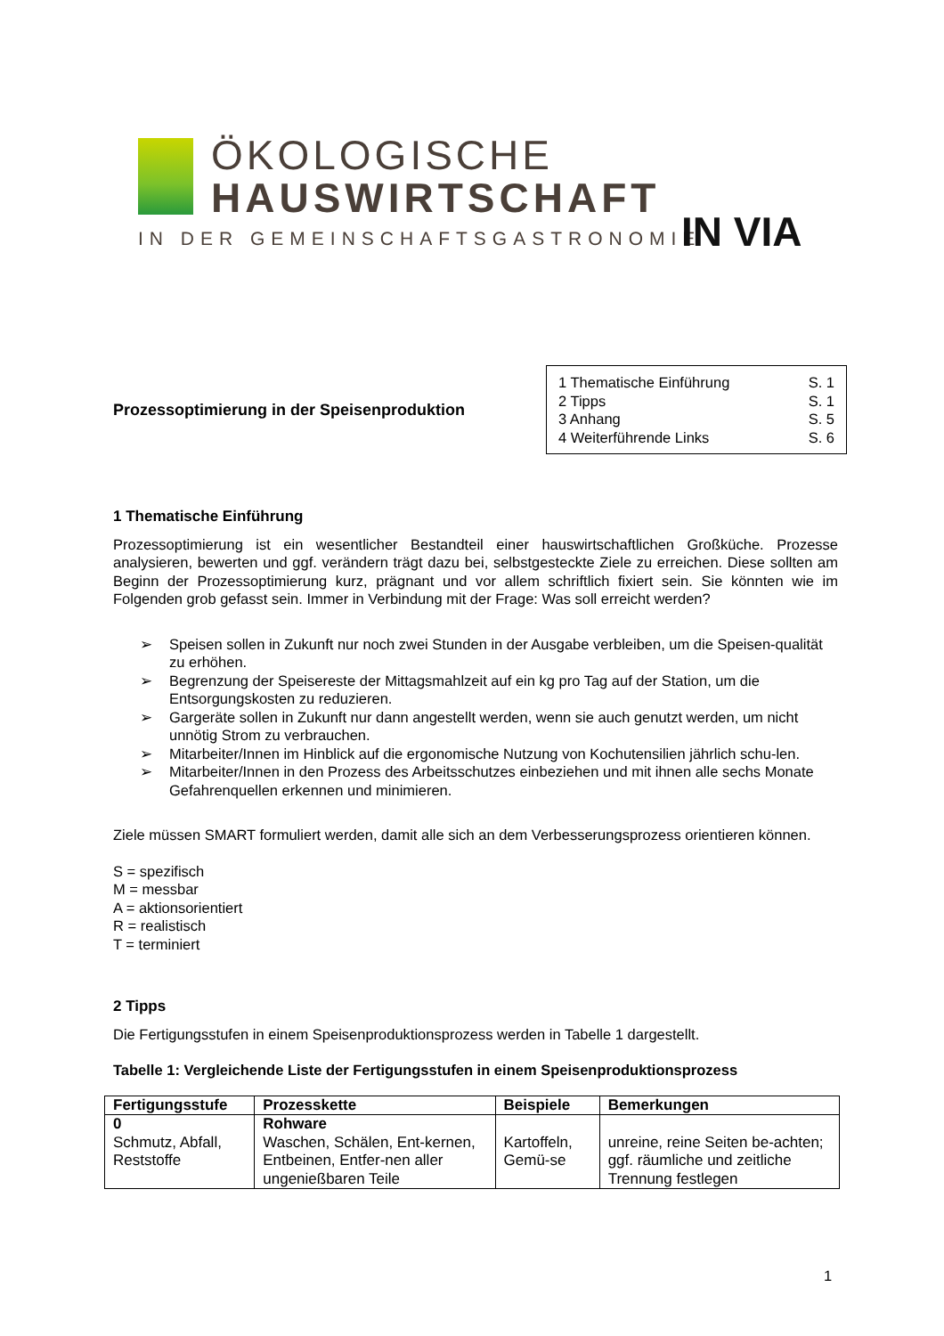ÖKOLOGISCHE
HAUSWIRTSCHAFT
IN DER GEMEINSCHAFTSGASTRONOMIE
IN VIA
Prozessoptimierung in der Speisenproduktion
1 Thematische Einführung S. 1
2 Tipps S. 1
3 Anhang S. 5
4 Weiterführende Links S. 6
1 Thematische Einführung
Prozessoptimierung ist ein wesentlicher Bestandteil einer hauswirtschaftlichen Großküche. Prozesse analysieren, bewerten und ggf. verändern trägt dazu bei, selbstgesteckte Ziele zu erreichen. Diese sollten am Beginn der Prozessoptimierung kurz, prägnant und vor allem schriftlich fixiert sein. Sie könnten wie im Folgenden grob gefasst sein. Immer in Verbindung mit der Frage: Was soll erreicht werden?
➢ Speisen sollen in Zukunft nur noch zwei Stunden in der Ausgabe verbleiben, um die Speisen-qualität zu erhöhen.
➢ Begrenzung der Speisereste der Mittagsmahlzeit auf ein kg pro Tag auf der Station, um die Entsorgungskosten zu reduzieren.
➢ Gargeräte sollen in Zukunft nur dann angestellt werden, wenn sie auch genutzt werden, um nicht unnötig Strom zu verbrauchen.
➢ Mitarbeiter/Innen im Hinblick auf die ergonomische Nutzung von Kochutensilien jährlich schu-len.
➢ Mitarbeiter/Innen in den Prozess des Arbeitsschutzes einbeziehen und mit ihnen alle sechs Monate Gefahrenquellen erkennen und minimieren.
Ziele müssen SMART formuliert werden, damit alle sich an dem Verbesserungsprozess orientieren können.
S = spezifisch
M = messbar
A = aktionsorientiert
R = realistisch
T = terminiert
2 Tipps
Die Fertigungsstufen in einem Speisenproduktionsprozess werden in Tabelle 1 dargestellt.
Tabelle 1: Vergleichende Liste der Fertigungsstufen in einem Speisenproduktionsprozess
| Fertigungsstufe | Prozesskette | Beispiele | Bemerkungen |
| --- | --- | --- | --- |
| 0 Schmutz, Abfall, Reststoffe | Rohware Waschen, Schälen, Ent-kernen, Entbeinen, Entfer-nen aller ungenießbaren Teile | Kartoffeln, Gemü-se | unreine, reine Seiten be-achten; ggf. räumliche und zeitliche Trennung festlegen |
1